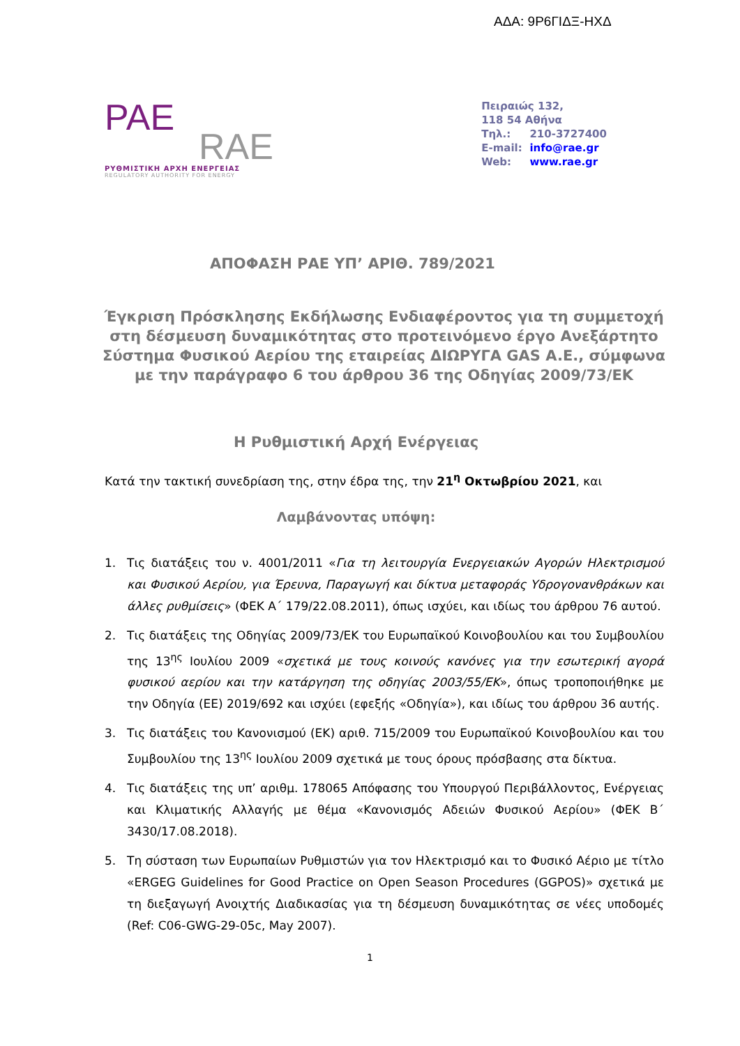ΑΔΑ: 9Ρ6ΓΙΔΞ-ΗΧΔ
PAE
RAE
ΡΥΘΜΙΣΤΙΚΗ ΑΡΧΗ ΕΝΕΡΓΕΙΑΣ
REGULATORY AUTHORITY FOR ENERGY
Πειραιώς 132,
118 54 Αθήνα
Τηλ.: 210-3727400
E-mail: info@rae.gr
Web: www.rae.gr
ΑΠΟΦΑΣΗ ΡΑΕ ΥΠ’ ΑΡΙΘ. 789/2021
Έγκριση Πρόσκλησης Εκδήλωσης Ενδιαφέροντος για τη συμμετοχή
στη δέσμευση δυναμικότητας στο προτεινόμενο έργο Ανεξάρτητο
Σύστημα Φυσικού Αερίου της εταιρείας ΔΙΩΡΥΓΑ GAS A.E., σύμφωνα
με την παράγραφο 6 του άρθρου 36 της Οδηγίας 2009/73/ΕΚ
Η Ρυθμιστική Αρχή Ενέργειας
Κατά την τακτική συνεδρίαση της, στην έδρα της, την 21<sup>η</sup> Οκτωβρίου 2021, και
Λαμβάνοντας υπόψη:
1. Τις διατάξεις του ν. 4001/2011 «Για τη λειτουργία Ενεργειακών Αγορών Ηλεκτρισμού και Φυσικού Αερίου, για Έρευνα, Παραγωγή και δίκτυα μεταφοράς Υδρογονανθράκων και άλλες ρυθμίσεις» (ΦΕΚ Α΄ 179/22.08.2011), όπως ισχύει, και ιδίως του άρθρου 76 αυτού.
2. Τις διατάξεις της Οδηγίας 2009/73/ΕΚ του Ευρωπαϊκού Κοινοβουλίου και του Συμβουλίου της 13<sup>ης</sup> Ιουλίου 2009 «σχετικά με τους κοινούς κανόνες για την εσωτερική αγορά φυσικού αερίου και την κατάργηση της οδηγίας 2003/55/ΕΚ», όπως τροποποιήθηκε με την Οδηγία (ΕΕ) 2019/692 και ισχύει (εφεξής «Οδηγία»), και ιδίως του άρθρου 36 αυτής.
3. Τις διατάξεις του Κανονισμού (ΕΚ) αριθ. 715/2009 του Ευρωπαϊκού Κοινοβουλίου και του Συμβουλίου της 13<sup>ης</sup> Ιουλίου 2009 σχετικά με τους όρους πρόσβασης στα δίκτυα.
4. Τις διατάξεις της υπ’ αριθμ. 178065 Απόφασης του Υπουργού Περιβάλλοντος, Ενέργειας και Κλιματικής Αλλαγής με θέμα «Κανονισμός Αδειών Φυσικού Αερίου» (ΦΕΚ Β΄ 3430/17.08.2018).
5. Τη σύσταση των Ευρωπαίων Ρυθμιστών για τον Ηλεκτρισμό και το Φυσικό Αέριο με τίτλο «ERGEG Guidelines for Good Practice on Open Season Procedures (GGPOS)» σχετικά με τη διεξαγωγή Ανοιχτής Διαδικασίας για τη δέσμευση δυναμικότητας σε νέες υποδομές (Ref: C06-GWG-29-05c, May 2007).
1